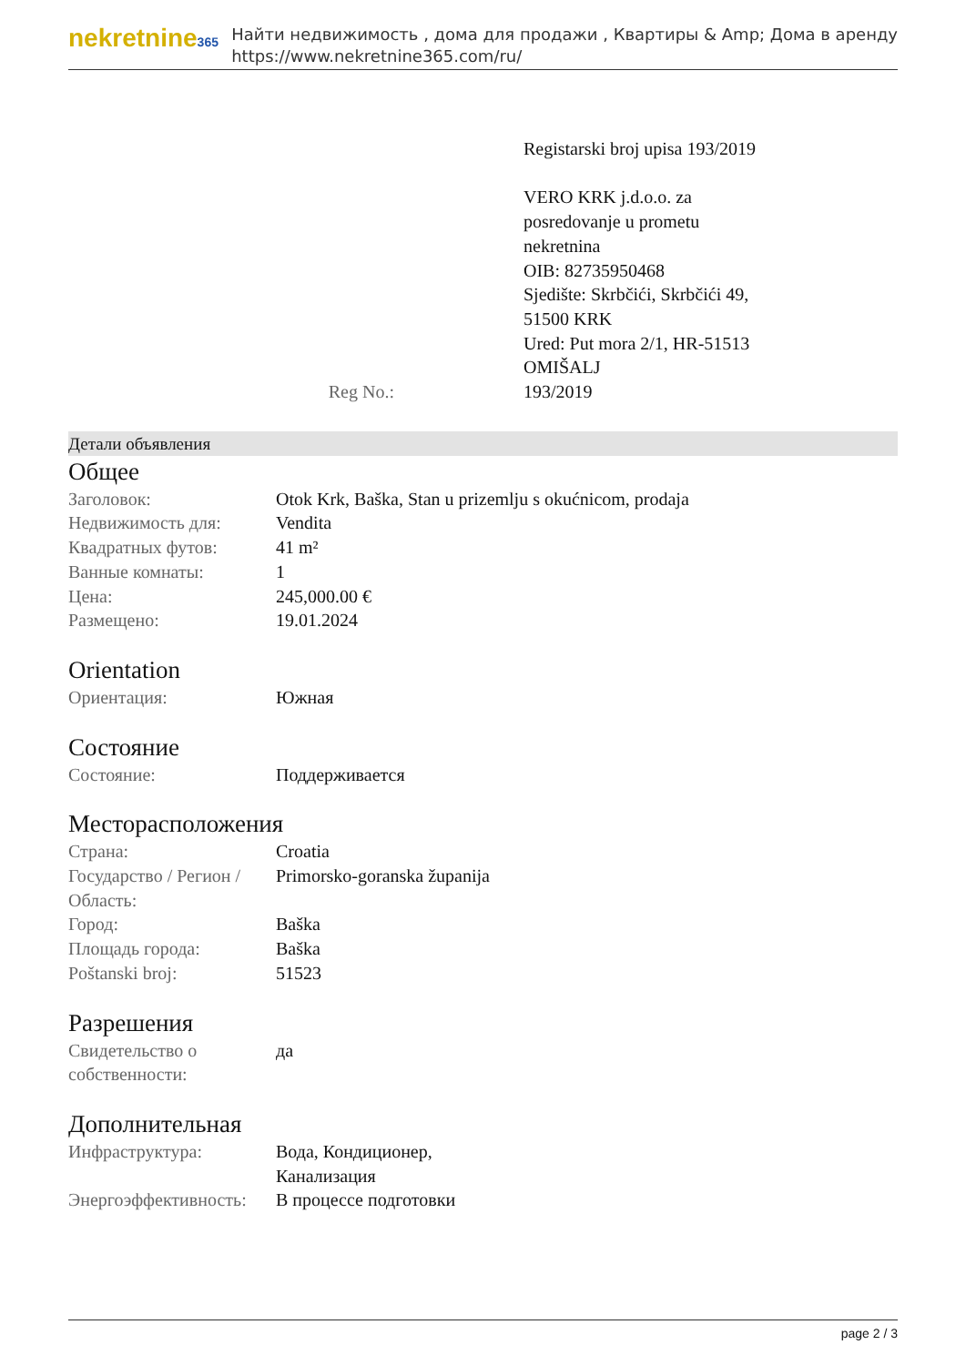nekretnine365
Найти недвижимость , дома для продажи , Квартиры & Amp; Дома в аренду
https://www.nekretnine365.com/ru/
Registarski broj upisa 193/2019
VERO KRK j.d.o.o. za
posredovanje u prometu
nekretnina
OIB: 82735950468
Sjedište: Skrbčići, Skrbčići 49,
51500 KRK
Ured: Put mora 2/1, HR-51513
OMIŠALJ
| Reg No.: | 193/2019 |
Детали объявления
Общее
| Заголовок: | Otok Krk, Baška, Stan u prizemlju s okućnicom, prodaja |
| Недвижимость для: | Vendita |
| Квадратных футов: | 41 m² |
| Ванные комнаты: | 1 |
| Цена: | 245,000.00 € |
| Размещено: | 19.01.2024 |
Orientation
| Ориентация: | Южная |
Состояние
| Состояние: | Поддерживается |
Месторасположения
| Страна: | Croatia |
| Государство / Регион / Область: | Primorsko-goranska županija |
| Город: | Baška |
| Площадь города: | Baška |
| Poštanski broj: | 51523 |
Разрешения
| Свидетельство о собственности: | да |
Дополнительная
| Инфраструктура: | Вода, Кондиционер, Канализация |
| Энергоэффективность: | В процессе подготовки |
page 2 / 3